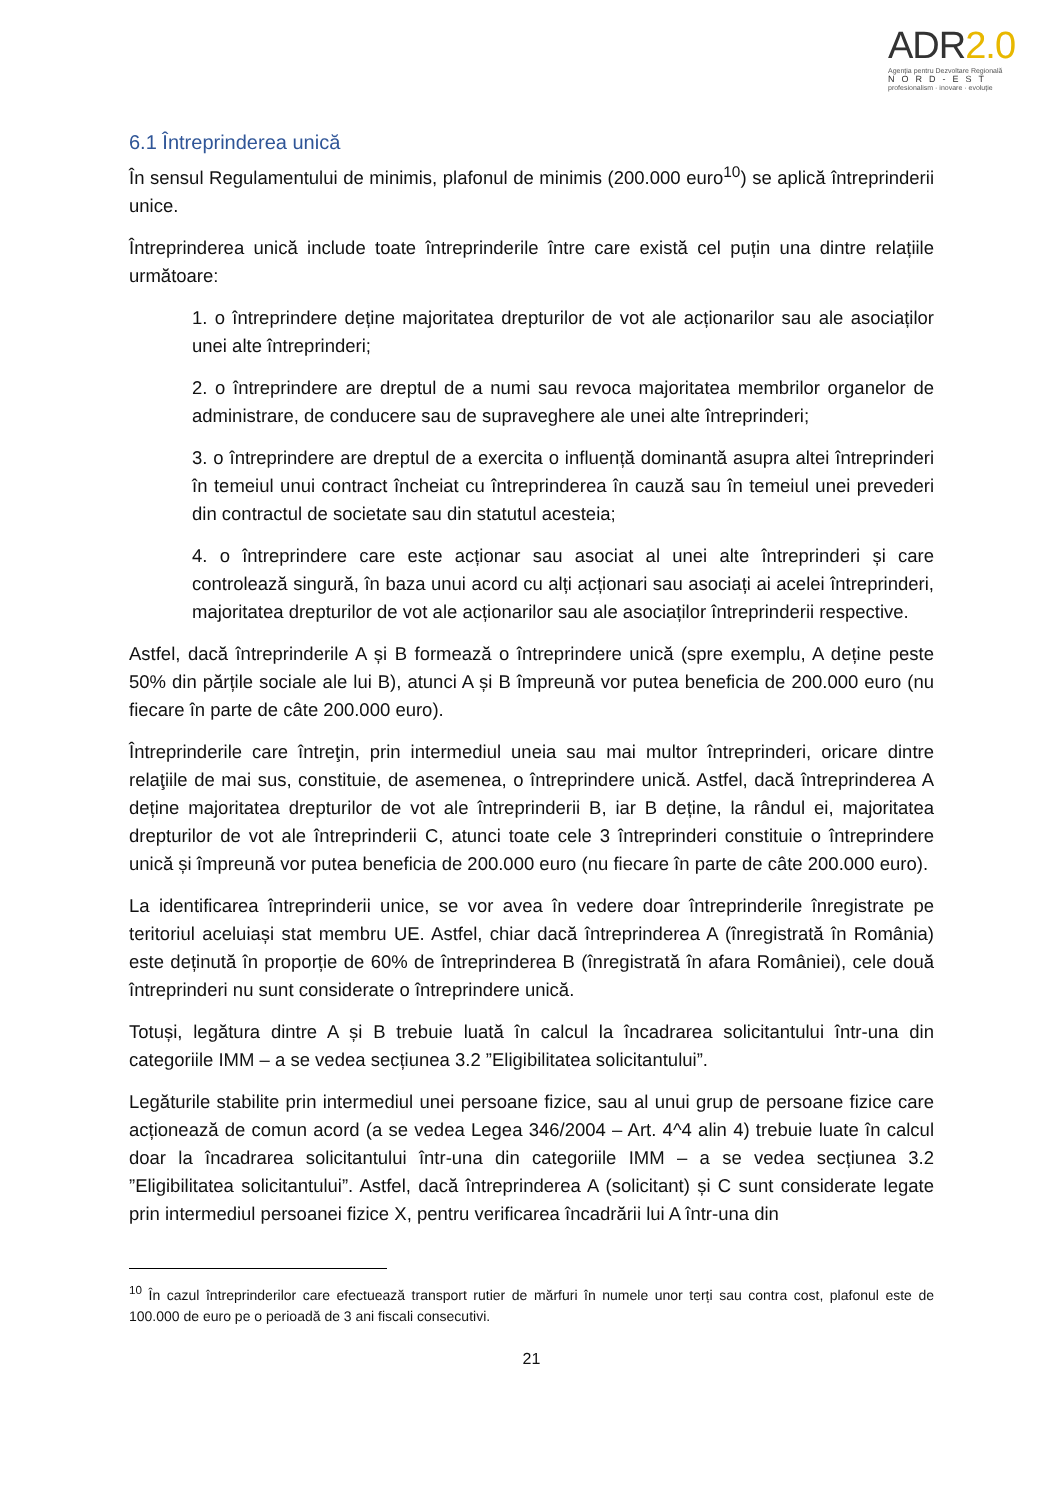ADR2.0
Agenția pentru Dezvoltare Regională
NORD-EST
profesionalism · inovare · evoluție
6.1 Întreprinderea unică
În sensul Regulamentului de minimis, plafonul de minimis (200.000 euro<sup>10</sup>) se aplică întreprinderii unice.
Întreprinderea unică include toate întreprinderile între care există cel puțin una dintre relațiile următoare:
1. o întreprindere deține majoritatea drepturilor de vot ale acționarilor sau ale asociaților unei alte întreprinderi;
2. o întreprindere are dreptul de a numi sau revoca majoritatea membrilor organelor de administrare, de conducere sau de supraveghere ale unei alte întreprinderi;
3. o întreprindere are dreptul de a exercita o influență dominantă asupra altei întreprinderi în temeiul unui contract încheiat cu întreprinderea în cauză sau în temeiul unei prevederi din contractul de societate sau din statutul acesteia;
4. o întreprindere care este acționar sau asociat al unei alte întreprinderi și care controlează singură, în baza unui acord cu alți acționari sau asociați ai acelei întreprinderi, majoritatea drepturilor de vot ale acționarilor sau ale asociaților întreprinderii respective.
Astfel, dacă întreprinderile A și B formează o întreprindere unică (spre exemplu, A deține peste 50% din părțile sociale ale lui B), atunci A și B împreună vor putea beneficia de 200.000 euro (nu fiecare în parte de câte 200.000 euro).
Întreprinderile care întreţin, prin intermediul uneia sau mai multor întreprinderi, oricare dintre relaţiile de mai sus, constituie, de asemenea, o întreprindere unică. Astfel, dacă întreprinderea A deține majoritatea drepturilor de vot ale întreprinderii B, iar B deține, la rândul ei, majoritatea drepturilor de vot ale întreprinderii C, atunci toate cele 3 întreprinderi constituie o întreprindere unică și împreună vor putea beneficia de 200.000 euro (nu fiecare în parte de câte 200.000 euro).
La identificarea întreprinderii unice, se vor avea în vedere doar întreprinderile înregistrate pe teritoriul aceluiași stat membru UE. Astfel, chiar dacă întreprinderea A (înregistrată în România) este deținută în proporție de 60% de întreprinderea B (înregistrată în afara României), cele două întreprinderi nu sunt considerate o întreprindere unică.
Totuși, legătura dintre A și B trebuie luată în calcul la încadrarea solicitantului într-una din categoriile IMM – a se vedea secțiunea 3.2 ”Eligibilitatea solicitantului”.
Legăturile stabilite prin intermediul unei persoane fizice, sau al unui grup de persoane fizice care acționează de comun acord (a se vedea Legea 346/2004 – Art. 4^4 alin 4) trebuie luate în calcul doar la încadrarea solicitantului într-una din categoriile IMM – a se vedea secțiunea 3.2 ”Eligibilitatea solicitantului”. Astfel, dacă întreprinderea A (solicitant) și C sunt considerate legate prin intermediul persoanei fizice X, pentru verificarea încadrării lui A într-una din
<sup>10</sup> În cazul întreprinderilor care efectuează transport rutier de mărfuri în numele unor terți sau contra cost, plafonul este de 100.000 de euro pe o perioadă de 3 ani fiscali consecutivi.
21